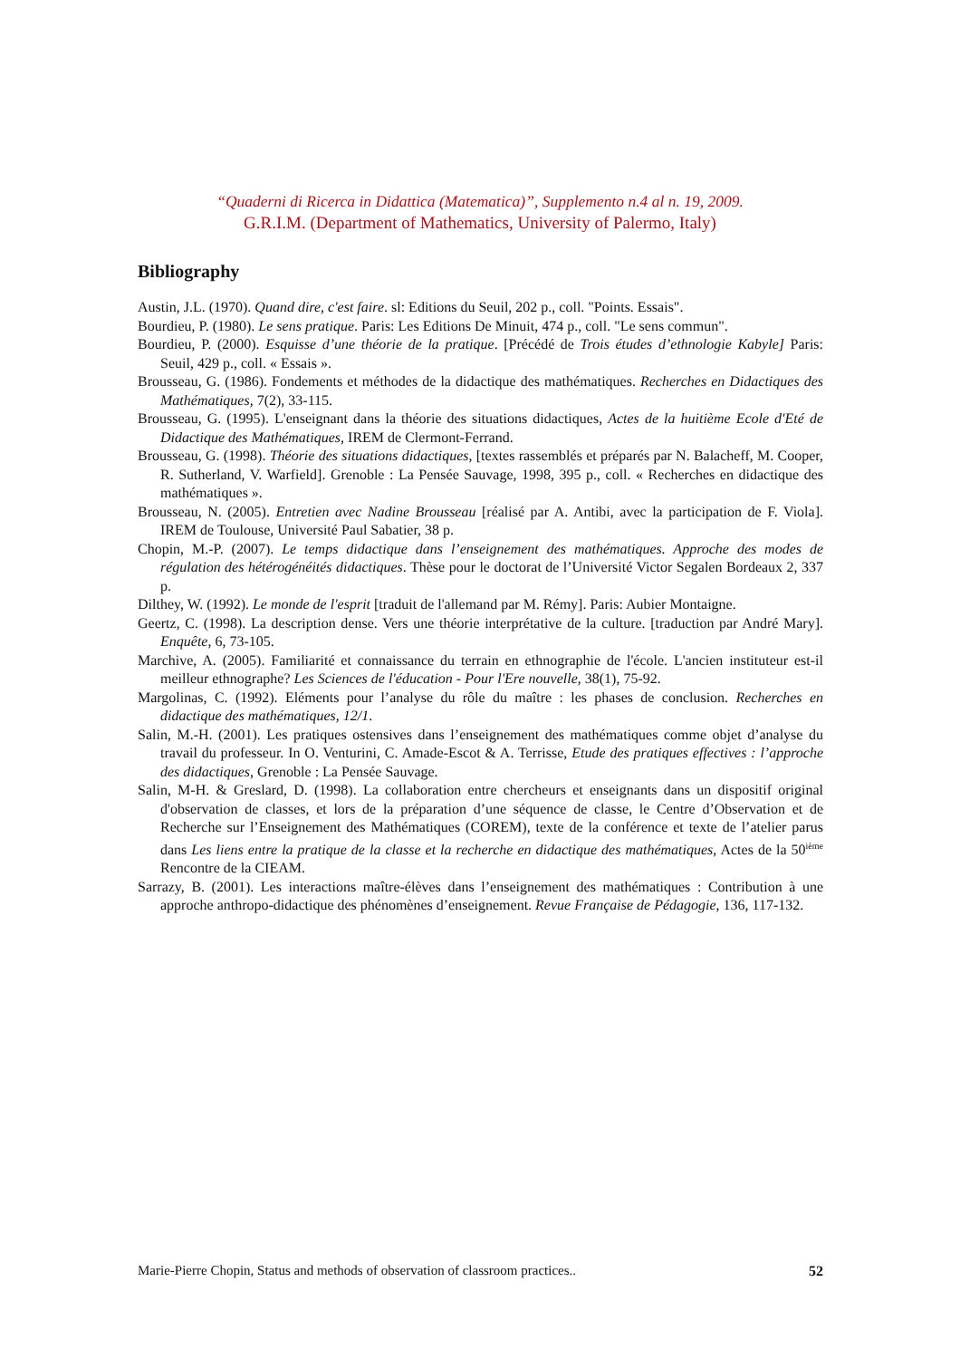“Quaderni di Ricerca in Didattica (Matematica)”, Supplemento n.4 al n. 19, 2009.
G.R.I.M. (Department of Mathematics, University of Palermo, Italy)
Bibliography
Austin, J.L. (1970). Quand dire, c'est faire. sl: Editions du Seuil, 202 p., coll. "Points. Essais".
Bourdieu, P. (1980). Le sens pratique. Paris: Les Editions De Minuit, 474 p., coll. "Le sens commun".
Bourdieu, P. (2000). Esquisse d’une théorie de la pratique. [Précédé de Trois études d’ethnologie Kabyle] Paris: Seuil, 429 p., coll. « Essais ».
Brousseau, G. (1986). Fondements et méthodes de la didactique des mathématiques. Recherches en Didactiques des Mathématiques, 7(2), 33-115.
Brousseau, G. (1995). L'enseignant dans la théorie des situations didactiques, Actes de la huitième Ecole d'Eté de Didactique des Mathématiques, IREM de Clermont-Ferrand.
Brousseau, G. (1998). Théorie des situations didactiques, [textes rassemblés et préparés par N. Balacheff, M. Cooper, R. Sutherland, V. Warfield]. Grenoble : La Pensée Sauvage, 1998, 395 p., coll. « Recherches en didactique des mathématiques ».
Brousseau, N. (2005). Entretien avec Nadine Brousseau [réalisé par A. Antibi, avec la participation de F. Viola]. IREM de Toulouse, Université Paul Sabatier, 38 p.
Chopin, M.-P. (2007). Le temps didactique dans l’enseignement des mathématiques. Approche des modes de régulation des hétérogénéités didactiques. Thèse pour le doctorat de l’Université Victor Segalen Bordeaux 2, 337 p.
Dilthey, W. (1992). Le monde de l'esprit [traduit de l'allemand par M. Rémy]. Paris: Aubier Montaigne.
Geertz, C. (1998). La description dense. Vers une théorie interprétative de la culture. [traduction par André Mary]. Enquête, 6, 73-105.
Marchive, A. (2005). Familiarité et connaissance du terrain en ethnographie de l'école. L'ancien instituteur est-il meilleur ethnographe? Les Sciences de l'éducation - Pour l'Ere nouvelle, 38(1), 75-92.
Margolinas, C. (1992). Eléments pour l’analyse du rôle du maître : les phases de conclusion. Recherches en didactique des mathématiques, 12/1.
Salin, M.-H. (2001). Les pratiques ostensives dans l’enseignement des mathématiques comme objet d’analyse du travail du professeur. In O. Venturini, C. Amade-Escot & A. Terrisse, Etude des pratiques effectives : l’approche des didactiques, Grenoble : La Pensée Sauvage.
Salin, M-H. & Greslard, D. (1998). La collaboration entre chercheurs et enseignants dans un dispositif original d'observation de classes, et lors de la préparation d’une séquence de classe, le Centre d’Observation et de Recherche sur l’Enseignement des Mathématiques (COREM), texte de la conférence et texte de l’atelier parus dans Les liens entre la pratique de la classe et la recherche en didactique des mathématiques, Actes de la 50<sup>ième</sup> Rencontre de la CIEAM.
Sarrazy, B. (2001). Les interactions maître-élèves dans l’enseignement des mathématiques : Contribution à une approche anthropo-didactique des phénomènes d’enseignement. Revue Française de Pédagogie, 136, 117-132.
Marie-Pierre Chopin, Status and methods of observation of classroom practices.. 52